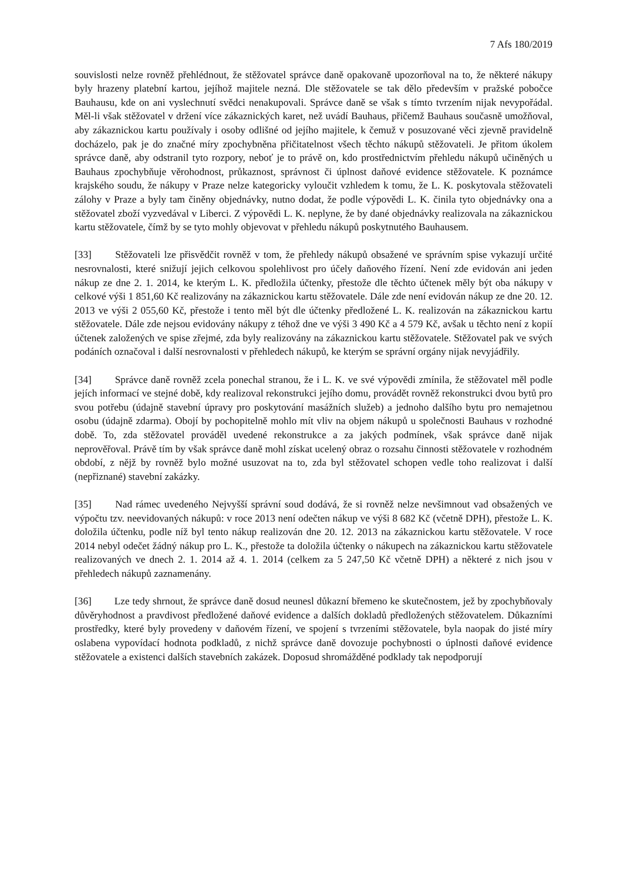7 Afs 180/2019
souvislosti nelze rovněž přehlédnout, že stěžovatel správce daně opakovaně upozorňoval na to, že některé nákupy byly hrazeny platební kartou, jejíhož majitele nezná. Dle stěžovatele se tak dělo především v pražské pobočce Bauhausu, kde on ani vyslechnutí svědci nenakupovali. Správce daně se však s tímto tvrzením nijak nevypořádal. Měl-li však stěžovatel v držení více zákaznických karet, než uvádí Bauhaus, přičemž Bauhaus současně umožňoval, aby zákaznickou kartu používaly i osoby odlišné od jejího majitele, k čemuž v posuzované věci zjevně pravidelně docházelo, pak je do značné míry zpochybněna přičitatelnost všech těchto nákupů stěžovateli. Je přitom úkolem správce daně, aby odstranil tyto rozpory, neboť je to právě on, kdo prostřednictvím přehledu nákupů učiněných u Bauhaus zpochybňuje věrohodnost, průkaznost, správnost či úplnost daňové evidence stěžovatele. K poznámce krajského soudu, že nákupy v Praze nelze kategoricky vyloučit vzhledem k tomu, že L. K. poskytovala stěžovateli zálohy v Praze a byly tam činěny objednávky, nutno dodat, že podle výpovědi L. K. činila tyto objednávky ona a stěžovatel zboží vyzvedával v Liberci. Z výpovědi L. K. neplyne, že by dané objednávky realizovala na zákaznickou kartu stěžovatele, čímž by se tyto mohly objevovat v přehledu nákupů poskytnutého Bauhausem.
[33] Stěžovateli lze přisvědčit rovněž v tom, že přehledy nákupů obsažené ve správním spise vykazují určité nesrovnalosti, které snižují jejich celkovou spolehlivost pro účely daňového řízení. Není zde evidován ani jeden nákup ze dne 2. 1. 2014, ke kterým L. K. předložila účtenky, přestože dle těchto účtenek měly být oba nákupy v celkové výši 1 851,60 Kč realizovány na zákaznickou kartu stěžovatele. Dále zde není evidován nákup ze dne 20. 12. 2013 ve výši 2 055,60 Kč, přestože i tento měl být dle účtenky předložené L. K. realizován na zákaznickou kartu stěžovatele. Dále zde nejsou evidovány nákupy z téhož dne ve výši 3 490 Kč a 4 579 Kč, avšak u těchto není z kopií účtenek založených ve spise zřejmé, zda byly realizovány na zákaznickou kartu stěžovatele. Stěžovatel pak ve svých podáních označoval i další nesrovnalosti v přehledech nákupů, ke kterým se správní orgány nijak nevyjádřily.
[34] Správce daně rovněž zcela ponechal stranou, že i L. K. ve své výpovědi zmínila, že stěžovatel měl podle jejích informací ve stejné době, kdy realizoval rekonstrukci jejího domu, provádět rovněž rekonstrukci dvou bytů pro svou potřebu (údajně stavební úpravy pro poskytování masážních služeb) a jednoho dalšího bytu pro nemajetnou osobu (údajně zdarma). Obojí by pochopitelně mohlo mít vliv na objem nákupů u společnosti Bauhaus v rozhodné době. To, zda stěžovatel prováděl uvedené rekonstrukce a za jakých podmínek, však správce daně nijak neprověřoval. Právě tím by však správce daně mohl získat ucelený obraz o rozsahu činnosti stěžovatele v rozhodném období, z nějž by rovněž bylo možné usuzovat na to, zda byl stěžovatel schopen vedle toho realizovat i další (nepřiznané) stavební zakázky.
[35] Nad rámec uvedeného Nejvyšší správní soud dodává, že si rovněž nelze nevšimnout vad obsažených ve výpočtu tzv. neevidovaných nákupů: v roce 2013 není odečten nákup ve výši 8 682 Kč (včetně DPH), přestože L. K. doložila účtenku, podle níž byl tento nákup realizován dne 20. 12. 2013 na zákaznickou kartu stěžovatele. V roce 2014 nebyl odečet žádný nákup pro L. K., přestože ta doložila účtenky o nákupech na zákaznickou kartu stěžovatele realizovaných ve dnech 2. 1. 2014 až 4. 1. 2014 (celkem za 5 247,50 Kč včetně DPH) a některé z nich jsou v přehledech nákupů zaznamenány.
[36] Lze tedy shrnout, že správce daně dosud neunesl důkazní břemeno ke skutečnostem, jež by zpochybňovaly důvěryhodnost a pravdivost předložené daňové evidence a dalších dokladů předložených stěžovatelem. Důkazními prostředky, které byly provedeny v daňovém řízení, ve spojení s tvrzeními stěžovatele, byla naopak do jisté míry oslabena vypovídací hodnota podkladů, z nichž správce daně dovozuje pochybnosti o úplnosti daňové evidence stěžovatele a existenci dalších stavebních zakázek. Doposud shromážděné podklady tak nepodporují